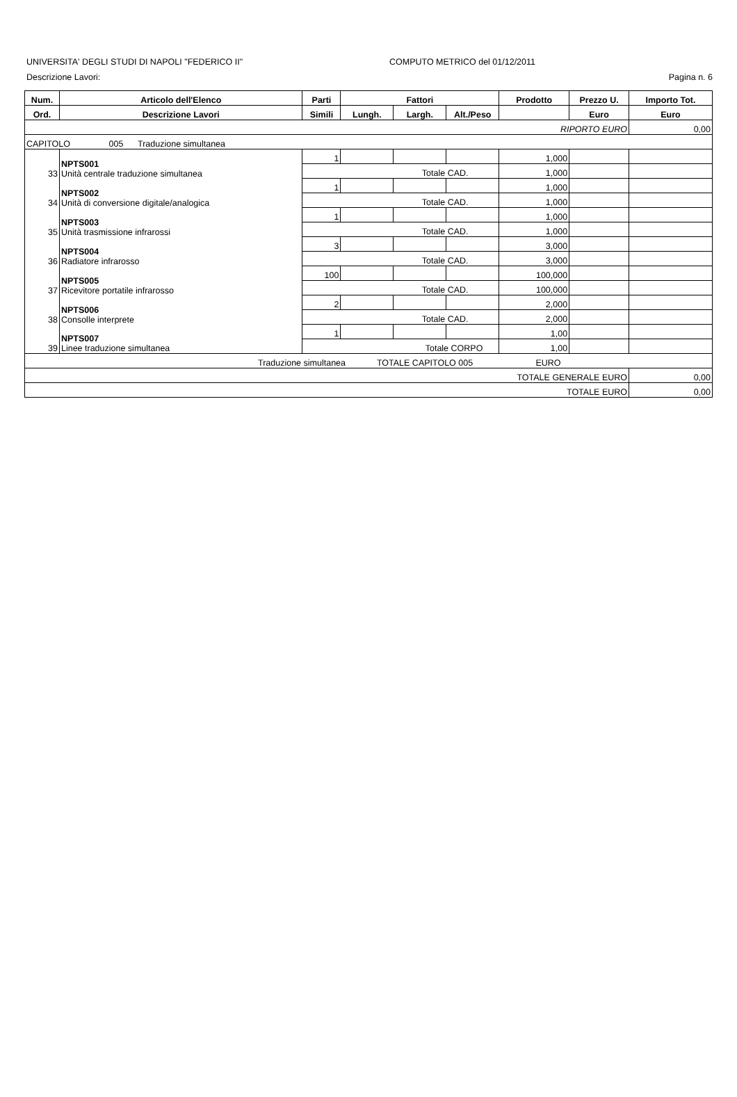UNIVERSITA' DEGLI STUDI DI NAPOLI "FEDERICO II" COMPUTO METRICO del 01/12/2011
Descrizione Lavori: Pagina n. 6
| Num. | Articolo dell'Elenco | Parti | Fattori | | | Prodotto | Prezzo U. | Importo Tot. |
| --- | --- | --- | --- | --- | --- | --- | --- | --- |
| Ord. | Descrizione Lavori | Simili | Lungh. | Largh. | Alt./Peso | | Euro | Euro |
| RIPORTO EURO | | | | | | | | 0,00 |
| CAPITOLO 005 Traduzione simultanea | | | | | | | | |
| 33 | NPTS001 Unità centrale traduzione simultanea | 1 | | | | 1,000 | | |
| | | Totale CAD. | | | | 1,000 | | |
| 34 | NPTS002 Unità di conversione digitale/analogica | 1 | | | | 1,000 | | |
| | | Totale CAD. | | | | 1,000 | | |
| 35 | NPTS003 Unità trasmissione infrarossi | 1 | | | | 1,000 | | |
| | | Totale CAD. | | | | 1,000 | | |
| 36 | NPTS004 Radiatore infrarosso | 3 | | | | 3,000 | | |
| | | Totale CAD. | | | | 3,000 | | |
| 37 | NPTS005 Ricevitore portatile infrarosso | 100 | | | | 100,000 | | |
| | | Totale CAD. | | | | 100,000 | | |
| 38 | NPTS006 Consolle interprete | 2 | | | | 2,000 | | |
| | | Totale CAD. | | | | 2,000 | | |
| 39 | NPTS007 Linee traduzione simultanea | 1 | | | | 1,00 | | |
| | | Totale CORPO | | | | 1,00 | | |
| Traduzione simultanea TOTALE CAPITOLO 005 EURO | | | | | | | | |
| TOTALE GENERALE EURO | | | | | | | | 0,00 |
| TOTALE EURO | | | | | | | | 0,00 |